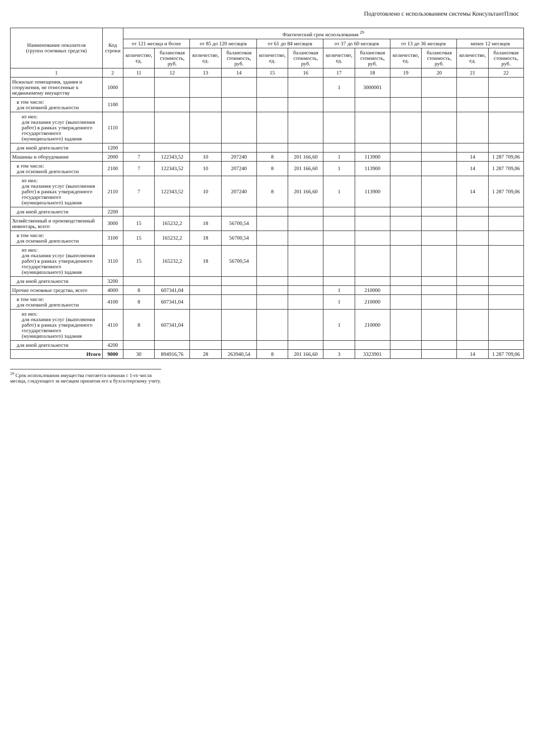Подготовлено с использованием системы КонсультантПлюс
| Наименование показателя (группа основных средств) | Код строки | Фактический срок использования <sup>29</sup> | | | | | | | | | | | |
| --- | --- | --- | --- | --- | --- | --- | --- | --- | --- | --- | --- | --- | --- |
| | | от 121 месяца и более | | от 85 до 120 месяцев | | от 61 до 84 месяцев | | от 37 до 60 месяцев | | от 13 до 36 месяцев | | менее 12 месяцев | |
| | | количество, ед. | балансовая стоимость, руб. | количество, ед. | балансовая стоимость, руб. | количество, ед. | балансовая стоимость, руб. | количество, ед. | балансовая стоимость, руб. | количество, ед. | балансовая стоимость, руб. | количество, ед. | балансовая стоимость, руб. |
| 1 | 2 | 11 | 12 | 13 | 14 | 15 | 16 | 17 | 18 | 19 | 20 | 21 | 22 |
| Нежилые помещения, здания и сооружения, не отнесенные к недвижимому имуществу | 1000 | | | | | | | 1 | 3000001 | | | | |
| в том числе: для основной деятельности | 1100 | | | | | | | | | | | | |
| из них: для оказания услуг (выполнения работ) в рамках утвержденного государственного (муниципального) задания | 1110 | | | | | | | | | | | | |
| для иной деятельности | 1200 | | | | | | | | | | | | |
| Машины и оборудование | 2000 | 7 | 122343,52 | 10 | 207240 | 8 | 201 166,60 | 1 | 113900 | | | 14 | 1 287 709,06 |
| в том числе: для основной деятельности | 2100 | 7 | 122343,52 | 10 | 207240 | 8 | 201 166,60 | 1 | 113900 | | | 14 | 1 287 709,06 |
| из них: для оказания услуг (выполнения работ) в рамках утвержденного государственного (муниципального) задания | 2110 | 7 | 122343,52 | 10 | 207240 | 8 | 201 166,60 | 1 | 113900 | | | 14 | 1 287 709,06 |
| для иной деятельности | 2200 | | | | | | | | | | | | |
| Хозяйственный и производственный инвентарь, всего | 3000 | 15 | 165232,2 | 18 | 56700,54 | | | | | | | | |
| в том числе: для основной деятельности | 3100 | 15 | 165232,2 | 18 | 56700,54 | | | | | | | | |
| из них: для оказания услуг (выполнения работ) в рамках утвержденного государственного (муниципального) задания | 3110 | 15 | 165232,2 | 18 | 56700,54 | | | | | | | | |
| для иной деятельности | 3200 | | | | | | | | | | | | |
| Прочие основные средства, всего | 4000 | 8 | 607341,04 | | | | | 1 | 210000 | | | | |
| в том числе: для основной деятельности | 4100 | 8 | 607341,04 | | | | | 1 | 210000 | | | | |
| из них: для оказания услуг (выполнения работ) в рамках утвержденного государственного (муниципального) задания | 4110 | 8 | 607341,04 | | | | | 1 | 210000 | | | | |
| для иной деятельности | 4200 | | | | | | | | | | | | |
| Итого | 9000 | 30 | 894916,76 | 28 | 263940,54 | 8 | 201 166,60 | 3 | 3323901 | | | 14 | 1 287 709,06 |
<sup>29</sup> Срок использования имущества считается начиная с 1-го числа месяца, следующего за месяцем принятия его к бухгалтерскому учету.